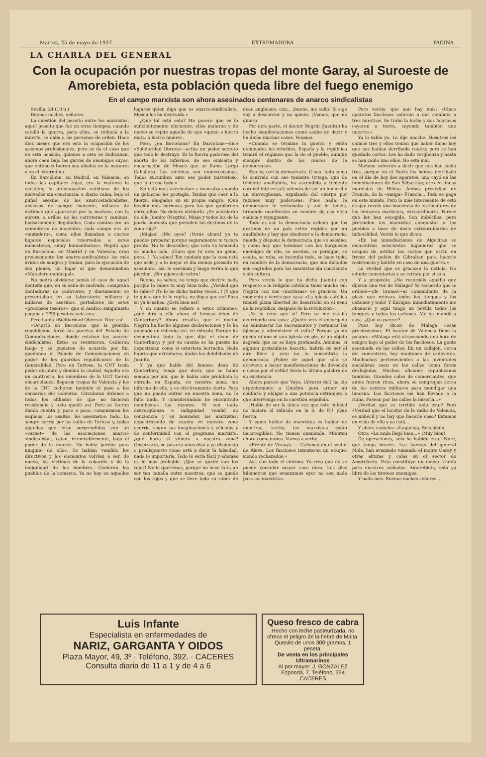Martes, 25 de mayo de 1937 EXTREMADURA PAGINA
LA CHARLA DEL GENERAL
Con la ocupación por nuestras tropas del monte Garay, al Suroeste de Amorebieta, esta población queda libre del fuego enemigo
En el campo marxista son ahora asesinados centenares de anarco sindicalistas
Sevilla, 24 (10 n.)
Buenas noches, señores.
La cuestión del paseito entre los marxistas, aquel paseito que fué en otros tiempos, cuando estalló la guerra, para ellos, se reducía a la muerte, se daba a las personas de orden. Hace diez meses que era ésta la ocupación de los asesinos profesionales; pero se da el caso que en esta ocasión, quienes a esto se dedicaban, ahora caen bajo las garras de enemigos suyos, que entonces fueron sus aliados en la matanza y en el exterminio.
En Barcelona, en Madrid, en Valencia, en todas las capitales rojas, era la matanza la cuestión, la preocupación cotidiana de los malvados sin conciencia; a diario caían, bajo el puñal asesino de los anarcosindicalistas, ansiosos de sangre inocente, millares de víctimas que aparecían por la mañana, con la aurora, a orillas de las carreteras y caminos, bárbaramente degolladas. Cada camino era un cementerio de inocentes; cada campo era un «matadero», como ellos llamaban a ciertos lugares especiales reservados a estos menesteres, «muy humanitarios». Repito que en Barcelona, en Madrid y en Valencia, eran precisamente los anarco-sindicalistas los más ávidos de sangre; y tenían, para la ejecución de sus planes, un lugar al que denominaban «Matadero municipal».
No podrá olvidarse jamás el caso de aquel dentista que, en su saña de malvado, compraba dentaduras de cadáveres; y diariamente se presentaban en su laboratorio millares y millares de asesinos, portadores de estos «preciosos tesoros», que el médico sanguinario pagaba a 2'50 pesetas cada una.
Pero habla «Solidaridad Obrera». Dice así:
«Ocurrió en Barcelona que la guardia republicana forzó las puertas del Palacio de Comunicaciones, donde estaban los anarco-sindicalistas. Estos se resistieron. Cedieron luego y se pusieron de acuerdo por fin, quedando el Palacio de Comunicaciones en poder de los guardias republicanos de la Generalidad. Pero en Tortosa, la CNT tenía poder absoluto y dominó la ciudad. Aquello era un cautiverio; los miembros de la UGT fueron encarcelados; llegaron tropas de Valencia y los de la CNT cedieron también el paso a los emisarios del Gobierno. Circularon órdenes a todos los afiliados de que no hicieran resistencia y todo quedó así. Pero se fueron dando cuenta y, poco a poco, comenzaron los saqueos, los asaltos, los asesinatos; todo. La sangre corría por las calles de Tortosa y, todos aquellos que eran sorprendidos con un «carnet» de las asociaciones anarco-sindicalistas, caían, irremisiblemente, bajo el poder de la muerte. No había perdón para ninguno de ellos. Se habían vendido los directivos y los elementos volvían a ser, de nuevo, las víctimas de la cobardía y de la indignidad de los hombres. Cedieron los pueblos de la comarca. Ya no hay en aquellos lugares quien diga que es anarco-sindicalista. Moscú los ha destruído.»
¿Qué tal está esto? Me parece que es lo suficientemente elocuente; ellos mataron y de nuevo se repite aquello de que «quien a hierro mata, a hierro muere».
Pero, ¿en Barcelona? En Barcelona—dice «Solidaridad Obrera»—actúa un poder secreto que todo lo destruye. Es la fuerza poderosa del aborto de los infiernos, de ese emisario y encarnación de Moscú que se llama Largo Caballero. Las víctimas son numerosísimas. Todos sucumben ante ese poder misterioso, que lo arrasa todo.»
No está mal; asesinaban a mansalva cuando un gobierno les protegía. Tenían que caer a la fuerza, ahogados en su propia sangre. ¡Qué lección más hermosa para los que gobiernen entre ellos! No deberá olvidarlo. ¿Se acordarán de ello Juanito (Negrín), Miaja y todos los de la jauría marxista que presiden los destinos de la zona roja?
¡Miajas! ¿Me oyes? ¡Verás ahora! ya te puedes preparar porque seguramente te tocará pronto. No te descuides, que esto va teniendo ya mucha cola. ¡Claro que tu eres un genio, pero...! ¡Ya sabes! Ten cuidado que la cosa está que arde y a lo mejor el día menos pensado te asesinan», así: te asesinan y luego verán lo que pierden. ¡Sin pijama de cebra!
Bueno, ya sabes; no tengo que decirte nada porque lo sabes tu muy bien todo. ¿Verdad que lo sabes? ¡Te lo he dicho tantas veces...! ¡Y qué te gusta que te lo repita, no digas que no! Pues sí; ya lo sabes. ¿Está bien así?
Y en cuanto se refiere a estos crímenes, ¿qué dirá a ello ahora el famoso dean de Canterbury? Ahora resulta, que el doctor Negrín ha hecho algunas declaraciones y le ha quedado en ridículo; así, en ridículo. Porque ha desmentido todo lo que dijo el dean de Canterbury; y por su cuenta se ha puesto ha depostricar, como si estuviera borracho. Nada habría que extrañarse, dadas las debilidades de Juanito.
Y ya que hablo del famoso dean de Canterbury, tengo que decir, que se había sonado por ahí, que le había sido prohibida la entrada en España, en nuestra zona; me informo de ello, y es efectivamente cierto. Para que no pueda entrar en nuestra zona, no le falta nada. Y considerándolo he encontrado manifiestas las razones. Si con tanta desvergüenza e indignidad vendió su conciencia y su honradez los marxistas, depostricando de cuanto en nuestra zona ocurría, según sus imaginaciones y cálculos y de conformidad con el programa marxista, ¿qué haría si viniera a nuestra zona? Observaría, se pasaría unos días y ya dispuesto o predispuesto como está a decir la falsedad, nada le importaría. Todo le sería fácil y además es lo más probable. ¡Que se quede con los rojos! No le queremos, porque no hace falta un ser tan canalla entre nosotros; que se quede con los rojos y que se lleve todo su saber de dean anglicano, con... ¡bueno, me callo! Si sigo voy a descarriar y no quiero. ¡Vamos, que no quiero!
Por otra parte, el doctor Negrín (Juanito) ha hecho manifestaciones como acabo de decir y ha dicho muchas cosas. Veamos.
«Cuando se termine la guerra y estén dominados los rebeldes, España y la república tendrá el régimen que la de el pueblo, aunque siempre dentro de los cauces de la democracia».
Eso es; con la democracia. O sea: todo como lo ocurrido con ese teniente Ortega, que de teniente analfabeto, ha ascendido a teniente coronel inte ectual; además de ser un inmoral y un sinvergüenza, expulsado del cuerpo por razones muy poderosas. Pues nada: la democracia le reclamaba y ahí le tenéis, firmando manifiestos en nombre de esa vieja caduca y repugnante.
Todo es así: la democracia ordena que los destinos de un país estén regidos por un analfabeto y hay que obedecer a la democracia; manda y dispone la democracia que se asesine, y como hay que terminar con los burgueses enemigos de ella, se asesina, se persigue, se asalta, se roba, se incendia todo, se hace todo, en nombre de la democracia, que sus dictados son sagrados para los marxistas sin conciencia y sin cultura.
Pero veréis lo que ha dicho Juanito con respecto a la religión católica; tiene mucha sal; Negrín con sus «merluzas» es gracioso. Un momento y veréis que sasa: «La iglesia católica tendrá plena libertad de desarrollo en el seno de la república, después de la revolución».
¡Ya lo creo que sí! Pero se me estaba ocurriendo una cosa: ¿Quién será el encargado de adminisrar los sacramentos y restaurar las iglesias y administrar el culto? Porque ya no queda ni uno ni una iglesia en pie, ni un objeto sagrado que no se haya profanado. Además, si alguien pretendiera hacerlo, habría de ser al aire libre y esto no lo consentiría la democracia. ¡Pobre de aquel que sólo se atreviera a hacer manifestaciones de devoción o cosas por el estilo! Sería la última palabra de su existencia.
Ahora parece que Vayo, (Alvarez del) ha ido urgentemente a Ginebra para armar un conflicto y obligar a una potencia extranjera a que intervenga en la cuestión española.
¡Había de ser la única vez que éste imbécil no hiciera el ridículo en la S. de N.! ¡Qué bestia!
Y como hablar de marxistas es hablar de mentiras, veréis; los marxistas están incorregibles. No tienen enmienda. Mienten ahora como nunca. Vamos a verlo:
«Frente de Vizcaya. — Cañoneo en el sector de Alava. Los facciosos intentaron un ataque, siendo rechazados.»
Así, con todo el cinismo. Yo creo que no se puede concebir mayor cara dura. Los diez kilómetros que avanzamos ayer no son nada para los marxistas.
Pero veréis, que aun hay más: «Cinco aparatos facciosos salieron a dar combate a tres nuestros. Se trabó la lucha y dos facciosos cayeron a tierra, cayendo también uno nuestro.»
Ya lo sabía yo. Lo dije anoche. Nosotros les caímos tres y ellos tenían que haber dicho hoy que nos habían derribado cuatro; pero se han quedado cortos. Les ha dado vergüenza y hasta se han caído uno ellos. No está mal.
Mañana volverán a decir que nos han caído tres, porque en el Norte les hemos derribado en el día de hoy dos aparatos; uno cayó en las inmediaciones de San Sebastián; otro en líneas marxistas de Bilbao. Ambos procedían de Francia, de la «amiga» Francia... Todo se paga en este mundo. Pero lo más interesante de esto es que revela una inocencia de los locutores de las emisoras marxistas, extraordinaria. Parece que los han escogido. Son imbéciles; pero pretenden los marxistas conquistar a los pueblos a base de dosis extraordinarias de imbecilidad. Veréis lo que dicen:
«En las inmediaciones de Algeciras se encuentran seiscientos ingenieros que se ocupan de artillar las costas que están en frente del peñón de Gibraltar, para hacerle resistencia y batirle en caso de una guerra.»
La verdad que es graciosa la noticia. No admite comentarios y se retrata por sí sola.
Y a propósito. ¿No recordáis aquéllo que dijeron una vez de Málaga? Yo recuerdo que le ordené—¡de broma!—al comandante de la plaza que retirara todos los tanques y los cañones y todo! Y Enrique, inmediatamente me obedeció y aquí tengo en Sevilla todos los tanques y todos los cañones. Me los mandó a casa. ¿Qué os parece?
Pues hoy dicen de Málaga cosas preciosísimas. El locutor de Valencia tiene la palabra: «Málaga está atravesando una hora de sangre bajo el poder de los facciosos. La gente asesinada en las calles. En un callejón, cerca del cementerio, hay montones de cadáveres. Muchachas pertenecientes a las juventudes socialistas caen en las calles como flores deshojadas. Huchos oficiales republicanos también. Grandes colas de comerciantes, que antes fueron ricos, ahora se congregan cerca de los centros militares para mendigar una limosna. Los facciosos los han llevado a la ruina. Pasean por las calles la miseria...»
¿Verdad que es terrible todo esto? Pero «Verdad que el locutor de la radio de Valencia, es imbécil y no hay que hacerle caso? Estamos en vista de ello y ya está...
Y ahora camelos: «Laquelua, Seis bien».
Otro: «La mula llegó bien...» ¡Muy bien!
De operaciones, sólo ha habido en el Nore, que tenga interés. Las fuerzas del general Mola, han avanzado tomando el monte Garay y otras alturas y colas en el sector de Amorebieta. Esto constituye un nuevo triunfo para nuestros soldados. Amorebieta, está ya libre de los tiroteos enemigos.
Y nada más. Buenas noches señores...
Luis Infante
Especialista en enfermedades de
NARIZ, GARGANTA Y OIDOS
Plaza Mayor, 49, 3º · Teléfono, 392. · CACERES
Consulta diaria de 11 a 1 y de 4 a 6
Queso fresco de cabra
Hecho con leche pasteurizada, no ofrece el peligro de la fiebre de Malta.
Quesito de unos 300 gramos, 1 peseta.
De venta en los principales Ultramarinos
Al por mayor: J. GONZALEZ
Ezponda, 7. Teléfono, 324
CACERES